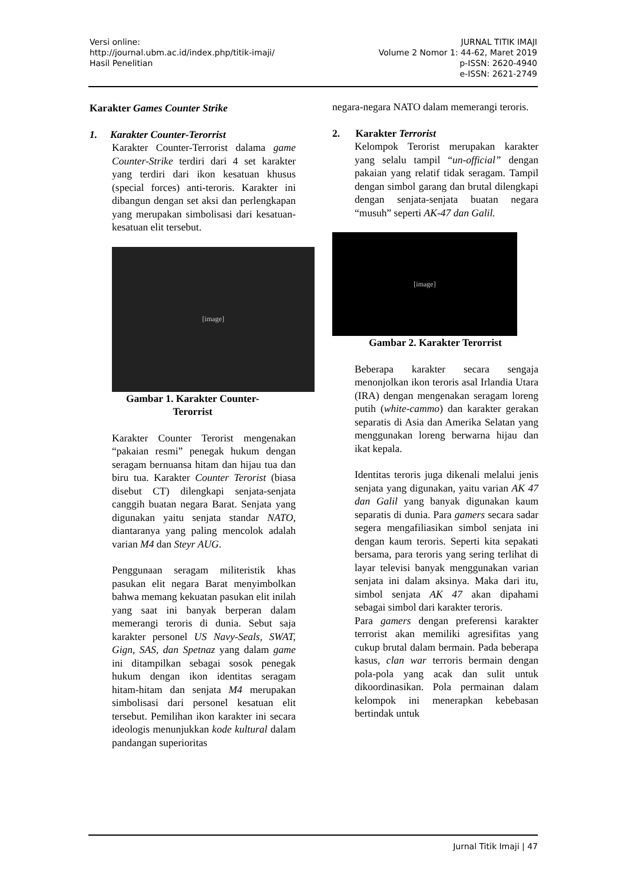Versi online:
http://journal.ubm.ac.id/index.php/titik-imaji/
Hasil Penelitian
JURNAL TITIK IMAJI
Volume 2 Nomor 1: 44-62, Maret 2019
p-ISSN: 2620-4940
e-ISSN: 2621-2749
Karakter Games Counter Strike
1. Karakter Counter-Terorrist
Karakter Counter-Terrorist dalama game Counter-Strike terdiri dari 4 set karakter yang terdiri dari ikon kesatuan khusus (special forces) anti-teroris. Karakter ini dibangun dengan set aksi dan perlengkapan yang merupakan simbolisasi dari kesatuan-kesatuan elit tersebut.
[image]
Gambar 1. Karakter Counter-
Terorrist
Karakter Counter Terorist mengenakan “pakaian resmi” penegak hukum dengan seragam bernuansa hitam dan hijau tua dan biru tua. Karakter Counter Terorist (biasa disebut CT) dilengkapi senjata-senjata canggih buatan negara Barat. Senjata yang digunakan yaitu senjata standar NATO, diantaranya yang paling mencolok adalah varian M4 dan Steyr AUG.
Penggunaan seragam militeristik khas pasukan elit negara Barat menyimbolkan bahwa memang kekuatan pasukan elit inilah yang saat ini banyak berperan dalam memerangi teroris di dunia. Sebut saja karakter personel US Navy-Seals, SWAT, Gign, SAS, dan Spetnaz yang dalam game ini ditampilkan sebagai sosok penegak hukum dengan ikon identitas seragam hitam-hitam dan senjata M4 merupakan simbolisasi dari personel kesatuan elit tersebut. Pemilihan ikon karakter ini secara ideologis menunjukkan kode kultural dalam pandangan superioritas
negara-negara NATO dalam memerangi teroris.
2. Karakter Terrorist
Kelompok Terorist merupakan karakter yang selalu tampil “un-official” dengan pakaian yang relatif tidak seragam. Tampil dengan simbol garang dan brutal dilengkapi dengan senjata-senjata buatan negara “musuh” seperti AK-47 dan Galil.
[image]
Gambar 2. Karakter Terorrist
Beberapa karakter secara sengaja menonjolkan ikon teroris asal Irlandia Utara (IRA) dengan mengenakan seragam loreng putih (white-cammo) dan karakter gerakan separatis di Asia dan Amerika Selatan yang menggunakan loreng berwarna hijau dan ikat kepala.
Identitas teroris juga dikenali melalui jenis senjata yang digunakan, yaitu varian AK 47 dan Galil yang banyak digunakan kaum separatis di dunia. Para gamers secara sadar segera mengafiliasikan simbol senjata ini dengan kaum teroris. Seperti kita sepakati bersama, para teroris yang sering terlihat di layar televisi banyak menggunakan varian senjata ini dalam aksinya. Maka dari itu, simbol senjata AK 47 akan dipahami sebagai simbol dari karakter teroris.
Para gamers dengan preferensi karakter terrorist akan memiliki agresifitas yang cukup brutal dalam bermain. Pada beberapa kasus, clan war terroris bermain dengan pola-pola yang acak dan sulit untuk dikoordinasikan. Pola permainan dalam kelompok ini menerapkan kebebasan bertindak untuk
Jurnal Titik Imaji | 47